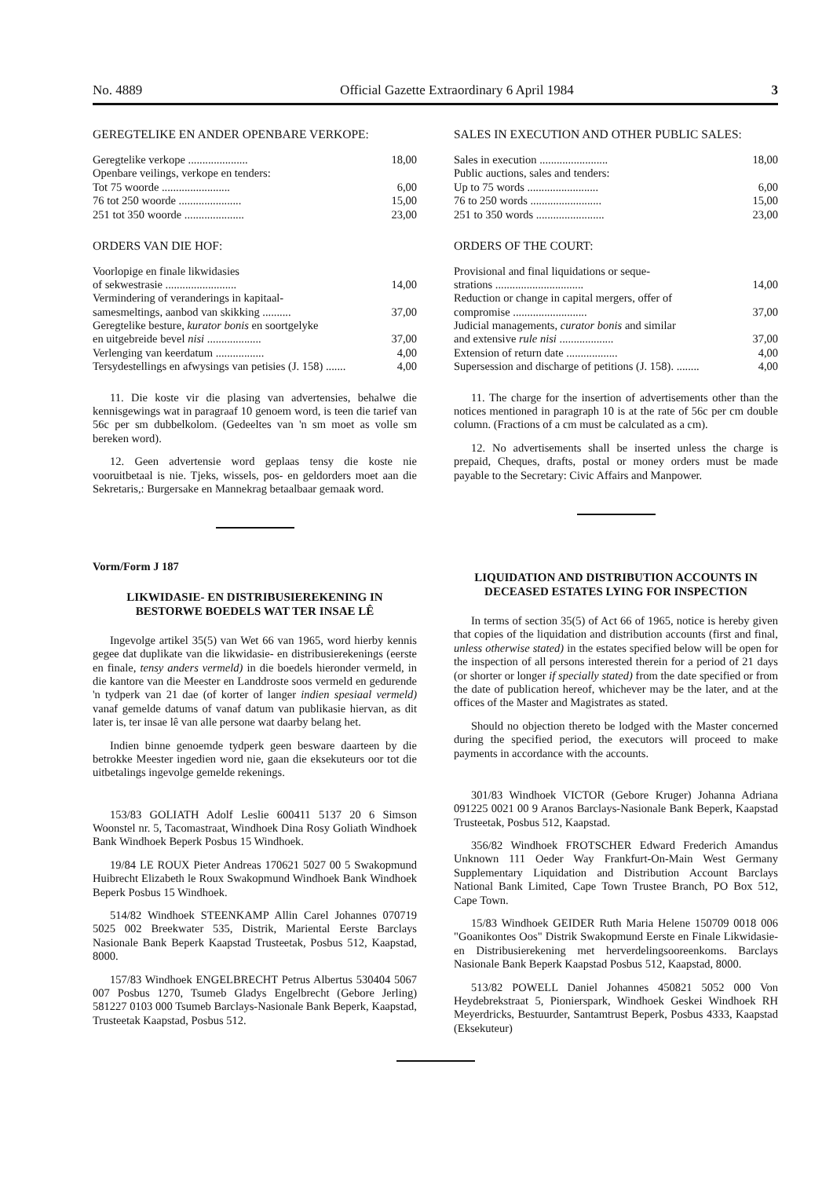No. 4889 Official Gazette Extraordinary 6 April 1984 3
GEREGTELIKE EN ANDER OPENBARE VERKOPE:
| Geregtelike verkope ..................... | 18,00 |
| Openbare veilings, verkope en tenders: | |
| Tot 75 woorde ........................ | 6,00 |
| 76 tot 250 woorde ...................... | 15,00 |
| 251 tot 350 woorde ..................... | 23,00 |
ORDERS VAN DIE HOF:
| Voorlopige en finale likwidasies | |
| of sekwestrasie ......................... | 14,00 |
| Vermindering of veranderings in kapitaal- | |
| samesmeltings, aanbod van skikking .......... | 37,00 |
| Geregtelike besture, kurator bonis en soortgelyke | |
| en uitgebreide bevel nisi ................... | 37,00 |
| Verlenging van keerdatum ................. | 4,00 |
| Tersydestellings en afwysings van petisies (J. 158) ....... | 4,00 |
11. Die koste vir die plasing van advertensies, behalwe die kennisgewings wat in paragraaf 10 genoem word, is teen die tarief van 56c per sm dubbelkolom. (Gedeeltes van 'n sm moet as volle sm bereken word).
12. Geen advertensie word geplaas tensy die koste nie vooruitbetaal is nie. Tjeks, wissels, pos- en geldorders moet aan die Sekretaris,: Burgersake en Mannekrag betaalbaar gemaak word.
Vorm/Form J 187
LIKWIDASIE- EN DISTRIBUSIEREKENING IN BESTORWE BOEDELS WAT TER INSAE LÊ
Ingevolge artikel 35(5) van Wet 66 van 1965, word hierby kennis gegee dat duplikate van die likwidasie- en distribusierekenings (eerste en finale, tensy anders vermeld) in die boedels hieronder vermeld, in die kantore van die Meester en Landdroste soos vermeld en gedurende 'n tydperk van 21 dae (of korter of langer indien spesiaal vermeld) vanaf gemelde datums of vanaf datum van publikasie hiervan, as dit later is, ter insae lê van alle persone wat daarby belang het.
Indien binne genoemde tydperk geen besware daarteen by die betrokke Meester ingedien word nie, gaan die eksekuteurs oor tot die uitbetalings ingevolge gemelde rekenings.
153/83 GOLIATH Adolf Leslie 600411 5137 20 6 Simson Woonstel nr. 5, Tacomastraat, Windhoek Dina Rosy Goliath Windhoek Bank Windhoek Beperk Posbus 15 Windhoek.
19/84 LE ROUX Pieter Andreas 170621 5027 00 5 Swakopmund Huibrecht Elizabeth le Roux Swakopmund Windhoek Bank Windhoek Beperk Posbus 15 Windhoek.
514/82 Windhoek STEENKAMP Allin Carel Johannes 070719 5025 002 Breekwater 535, Distrik, Mariental Eerste Barclays Nasionale Bank Beperk Kaapstad Trusteetak, Posbus 512, Kaapstad, 8000.
157/83 Windhoek ENGELBRECHT Petrus Albertus 530404 5067 007 Posbus 1270, Tsumeb Gladys Engelbrecht (Gebore Jerling) 581227 0103 000 Tsumeb Barclays-Nasionale Bank Beperk, Kaapstad, Trusteetak Kaapstad, Posbus 512.
SALES IN EXECUTION AND OTHER PUBLIC SALES:
| Sales in execution ........................ | 18,00 |
| Public auctions, sales and tenders: | |
| Up to 75 words ......................... | 6,00 |
| 76 to 250 words ......................... | 15,00 |
| 251 to 350 words ........................ | 23,00 |
ORDERS OF THE COURT:
| Provisional and final liquidations or seque- | |
| strations ............................... | 14,00 |
| Reduction or change in capital mergers, offer of | |
| compromise .......................... | 37,00 |
| Judicial managements, curator bonis and similar | |
| and extensive rule nisi ................... | 37,00 |
| Extension of return date .................. | 4,00 |
| Supersession and discharge of petitions (J. 158). ........ | 4,00 |
11. The charge for the insertion of advertisements other than the notices mentioned in paragraph 10 is at the rate of 56c per cm double column. (Fractions of a cm must be calculated as a cm).
12. No advertisements shall be inserted unless the charge is prepaid, Cheques, drafts, postal or money orders must be made payable to the Secretary: Civic Affairs and Manpower.
LIQUIDATION AND DISTRIBUTION ACCOUNTS IN DECEASED ESTATES LYING FOR INSPECTION
In terms of section 35(5) of Act 66 of 1965, notice is hereby given that copies of the liquidation and distribution accounts (first and final, unless otherwise stated) in the estates specified below will be open for the inspection of all persons interested therein for a period of 21 days (or shorter or longer if specially stated) from the date specified or from the date of publication hereof, whichever may be the later, and at the offices of the Master and Magistrates as stated.
Should no objection thereto be lodged with the Master concerned during the specified period, the executors will proceed to make payments in accordance with the accounts.
301/83 Windhoek VICTOR (Gebore Kruger) Johanna Adriana 091225 0021 00 9 Aranos Barclays-Nasionale Bank Beperk, Kaapstad Trusteetak, Posbus 512, Kaapstad.
356/82 Windhoek FROTSCHER Edward Frederich Amandus Unknown 111 Oeder Way Frankfurt-On-Main West Germany Supplementary Liquidation and Distribution Account Barclays National Bank Limited, Cape Town Trustee Branch, PO Box 512, Cape Town.
15/83 Windhoek GEIDER Ruth Maria Helene 150709 0018 006 "Goanikontes Oos" Distrik Swakopmund Eerste en Finale Likwidasie- en Distribusierekening met herverdelingsooreenkoms. Barclays Nasionale Bank Beperk Kaapstad Posbus 512, Kaapstad, 8000.
513/82 POWELL Daniel Johannes 450821 5052 000 Von Heydebrekstraat 5, Pionierspark, Windhoek Geskei Windhoek RH Meyerdricks, Bestuurder, Santamtrust Beperk, Posbus 4333, Kaapstad (Eksekuteur)